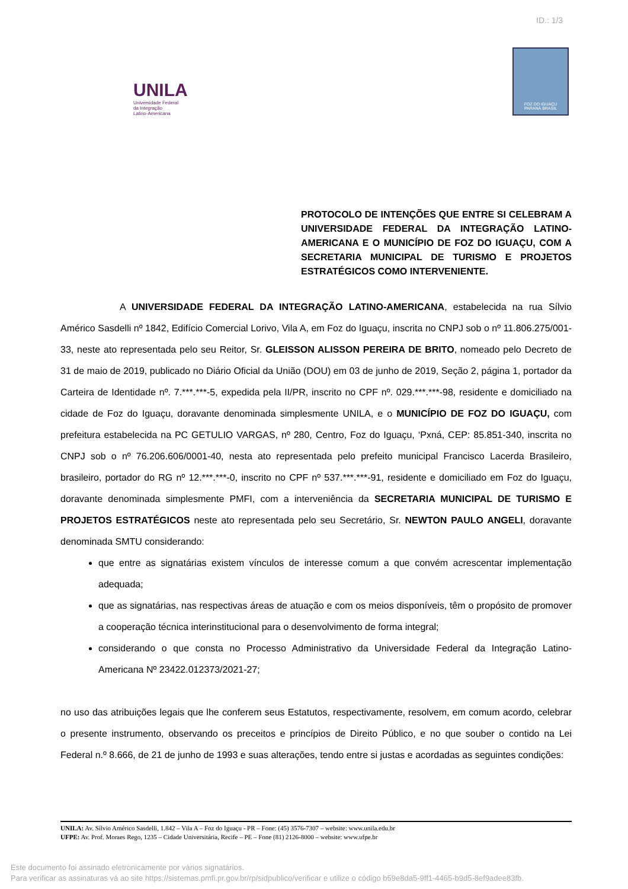ID.: 1/3
UNILA
Universidade Federal
da Integração
Latino-Americana
FOZ DO IGUAÇU
PARANÁ BRASIL
PROTOCOLO DE INTENÇÕES QUE ENTRE SI CELEBRAM A UNIVERSIDADE FEDERAL DA INTEGRAÇÃO LATINO-AMERICANA E O MUNICÍPIO DE FOZ DO IGUAÇU, COM A SECRETARIA MUNICIPAL DE TURISMO E PROJETOS ESTRATÉGICOS COMO INTERVENIENTE.
A UNIVERSIDADE FEDERAL DA INTEGRAÇÃO LATINO-AMERICANA, estabelecida na rua Sílvio Américo Sasdelli nº 1842, Edifício Comercial Lorivo, Vila A, em Foz do Iguaçu, inscrita no CNPJ sob o nº 11.806.275/001-33, neste ato representada pelo seu Reitor, Sr. GLEISSON ALISSON PEREIRA DE BRITO, nomeado pelo Decreto de 31 de maio de 2019, publicado no Diário Oficial da União (DOU) em 03 de junho de 2019, Seção 2, página 1, portador da Carteira de Identidade nº. 7.***.***-5, expedida pela II/PR, inscrito no CPF nº. 029.***.***-98, residente e domiciliado na cidade de Foz do Iguaçu, doravante denominada simplesmente UNILA, e o MUNICÍPIO DE FOZ DO IGUAÇU, com prefeitura estabelecida na PC GETULIO VARGAS, nº 280, Centro, Foz do Iguaçu, ‘Pxná, CEP: 85.851-340, inscrita no CNPJ sob o nº 76.206.606/0001-40, nesta ato representada pelo prefeito municipal Francisco Lacerda Brasileiro, brasileiro, portador do RG nº 12.***.***-0, inscrito no CPF nº 537.***.***-91, residente e domiciliado em Foz do Iguaçu, doravante denominada simplesmente PMFI, com a interveniência da SECRETARIA MUNICIPAL DE TURISMO E PROJETOS ESTRATÉGICOS neste ato representada pelo seu Secretário, Sr. NEWTON PAULO ANGELI, doravante denominada SMTU considerando:
que entre as signatárias existem vínculos de interesse comum a que convém acrescentar implementação adequada;
que as signatárias, nas respectivas áreas de atuação e com os meios disponíveis, têm o propósito de promover a cooperação técnica interinstitucional para o desenvolvimento de forma integral;
considerando o que consta no Processo Administrativo da Universidade Federal da Integração Latino-Americana Nº 23422.012373/2021-27;
no uso das atribuições legais que lhe conferem seus Estatutos, respectivamente, resolvem, em comum acordo, celebrar o presente instrumento, observando os preceitos e princípios de Direito Público, e no que souber o contido na Lei Federal n.º 8.666, de 21 de junho de 1993 e suas alterações, tendo entre si justas e acordadas as seguintes condições:
UNILA: Av. Sílvio Américo Sasdelli, 1.842 – Vila A – Foz do Iguaçu - PR – Fone: (45) 3576-7307 – website: www.unila.edu.br
UFPE: Av. Prof. Moraes Rego, 1235 – Cidade Universitária, Recife – PE – Fone (81) 2126-8000 – website: www.ufpe.br
Este documento foi assinado eletronicamente por vários signatários.
Para verificar as assinaturas vá ao site https://sistemas.pmfi.pr.gov.br/rp/sidpublico/verificar e utilize o código b59e8da5-9ff1-4465-b9d5-8ef9adee83fb.